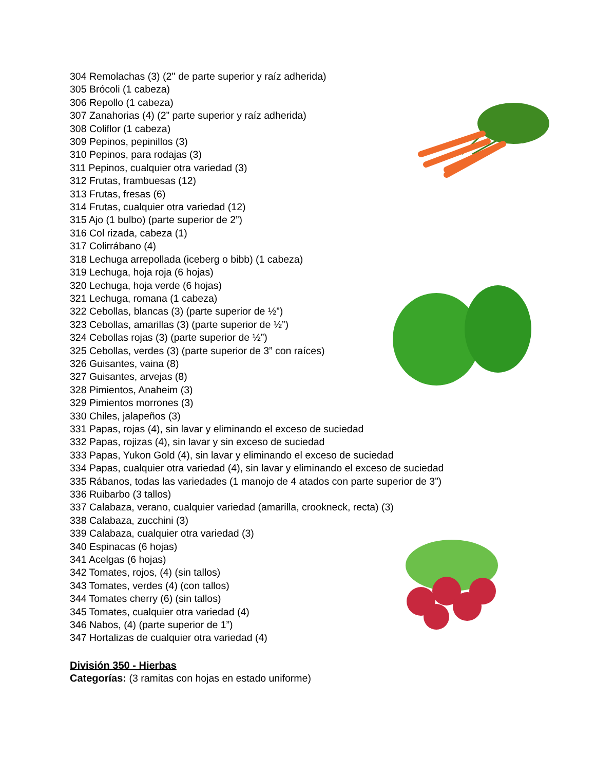304 Remolachas (3) (2'' de parte superior y raíz adherida)
305 Brócoli (1 cabeza)
306 Repollo (1 cabeza)
307 Zanahorias (4) (2” parte superior y raíz adherida)
308 Coliflor (1 cabeza)
309 Pepinos, pepinillos (3)
310 Pepinos, para rodajas (3)
311 Pepinos, cualquier otra variedad (3)
312 Frutas, frambuesas (12)
313 Frutas, fresas (6)
314 Frutas, cualquier otra variedad (12)
315 Ajo (1 bulbo) (parte superior de 2”)
316 Col rizada, cabeza (1)
317 Colirrábano (4)
318 Lechuga arrepollada (iceberg o bibb) (1 cabeza)
319 Lechuga, hoja roja (6 hojas)
320 Lechuga, hoja verde (6 hojas)
321 Lechuga, romana (1 cabeza)
322 Cebollas, blancas (3) (parte superior de ½”)
323 Cebollas, amarillas (3) (parte superior de ½”)
324 Cebollas rojas (3) (parte superior de ½”)
325 Cebollas, verdes (3) (parte superior de 3” con raíces)
326 Guisantes, vaina (8)
327 Guisantes, arvejas (8)
328 Pimientos, Anaheim (3)
329 Pimientos morrones (3)
330 Chiles, jalapeños (3)
331 Papas, rojas (4), sin lavar y eliminando el exceso de suciedad
332 Papas, rojizas (4), sin lavar y sin exceso de suciedad
333 Papas, Yukon Gold (4), sin lavar y eliminando el exceso de suciedad
334 Papas, cualquier otra variedad (4), sin lavar y eliminando el exceso de suciedad
335 Rábanos, todas las variedades (1 manojo de 4 atados con parte superior de 3”)
336 Ruibarbo (3 tallos)
337 Calabaza, verano, cualquier variedad (amarilla, crookneck, recta) (3)
338 Calabaza, zucchini (3)
339 Calabaza, cualquier otra variedad (3)
340 Espinacas (6 hojas)
341 Acelgas (6 hojas)
342 Tomates, rojos, (4) (sin tallos)
343 Tomates, verdes (4) (con tallos)
344 Tomates cherry (6) (sin tallos)
345 Tomates, cualquier otra variedad (4)
346 Nabos, (4) (parte superior de 1”)
347 Hortalizas de cualquier otra variedad (4)
División 350 - Hierbas
Categorías: (3 ramitas con hojas en estado uniforme)